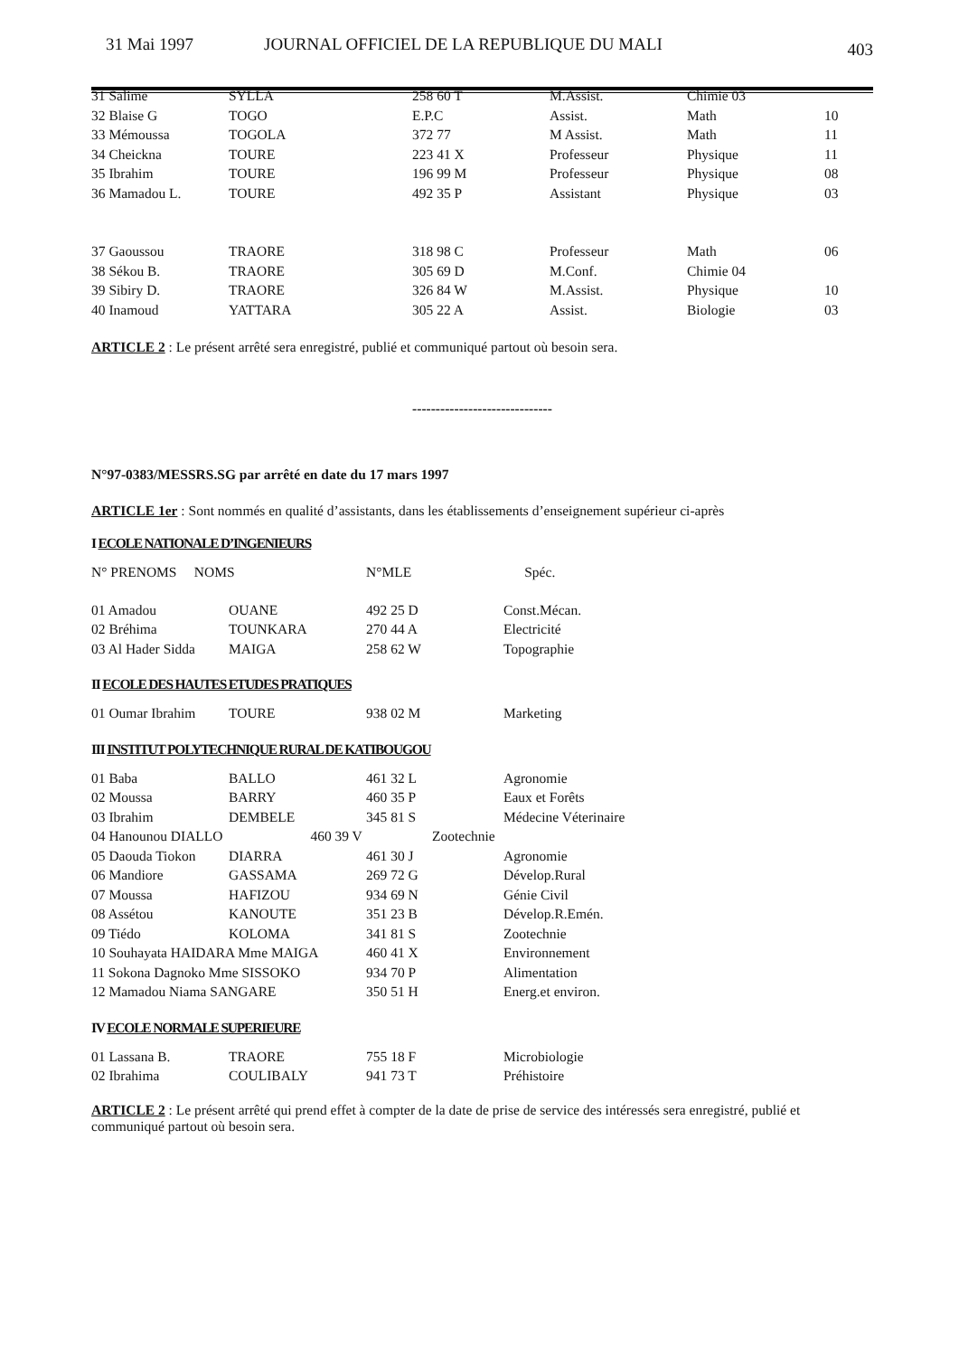31 Mai 1997 JOURNAL OFFICIEL DE LA REPUBLIQUE DU MALI 403
| 31 Salime | SYLLA | 258 60 T | M.Assist. | Chimie 03 | |
| 32 Blaise G | TOGO | E.P.C | Assist. | Math | 10 |
| 33 Mémoussa | TOGOLA | 372 77 | M Assist. | Math | 11 |
| 34 Cheickna | TOURE | 223 41 X | Professeur | Physique | 11 |
| 35 Ibrahim | TOURE | 196 99 M | Professeur | Physique | 08 |
| 36 Mamadou L. | TOURE | 492 35 P | Assistant | Physique | 03 |
| 37 Gaoussou | TRAORE | 318 98 C | Professeur | Math | 06 |
| 38 Sékou B. | TRAORE | 305 69 D | M.Conf. | Chimie 04 | |
| 39 Sibiry D. | TRAORE | 326 84 W | M.Assist. | Physique | 10 |
| 40 Inamoud | YATTARA | 305 22 A | Assist. | Biologie | 03 |
ARTICLE 2 : Le présent arrêté sera enregistré, publié et communiqué partout où besoin sera.
------------------------------
N°97-0383/MESSRS.SG par arrêté en date du 17 mars 1997
ARTICLE 1er : Sont nommés en qualité d’assistants, dans les établissements d’enseignement supérieur ci-après
I ECOLE NATIONALE D’INGENIEURS
| N° PRENOMS NOMS | | N°MLE | Spéc. |
| 01 Amadou | OUANE | 492 25 D | Const.Mécan. |
| 02 Bréhima | TOUNKARA | 270 44 A | Electricité |
| 03 Al Hader Sidda | MAIGA | 258 62 W | Topographie |
II ECOLE DES HAUTES ETUDES PRATIQUES
| 01 Oumar Ibrahim | TOURE | 938 02 M | Marketing |
III INSTITUT POLYTECHNIQUE RURAL DE KATIBOUGOU
| 01 Baba | BALLO | 461 32 L | Agronomie |
| 02 Moussa | BARRY | 460 35 P | Eaux et Forêts |
| 03 Ibrahim | DEMBELE | 345 81 S | Médecine Véterinaire |
| 04 Hanounou DIALLO 460 39 V Zootechnie | | | |
| 05 Daouda Tiokon | DIARRA | 461 30 J | Agronomie |
| 06 Mandiore | GASSAMA | 269 72 G | Dévelop.Rural |
| 07 Moussa | HAFIZOU | 934 69 N | Génie Civil |
| 08 Assétou | KANOUTE | 351 23 B | Dévelop.R.Emén. |
| 09 Tiédo | KOLOMA | 341 81 S | Zootechnie |
| 10 Souhayata HAIDARA Mme MAIGA | | 460 41 X | Environnement |
| 11 Sokona Dagnoko Mme SISSOKO | | 934 70 P | Alimentation |
| 12 Mamadou Niama SANGARE | | 350 51 H | Energ.et environ. |
IV ECOLE NORMALE SUPERIEURE
| 01 Lassana B. | TRAORE | 755 18 F | Microbiologie |
| 02 Ibrahima | COULIBALY | 941 73 T | Préhistoire |
ARTICLE 2 : Le présent arrêté qui prend effet à compter de la date de prise de service des intéressés sera enregistré, publié et communiqué partout où besoin sera.